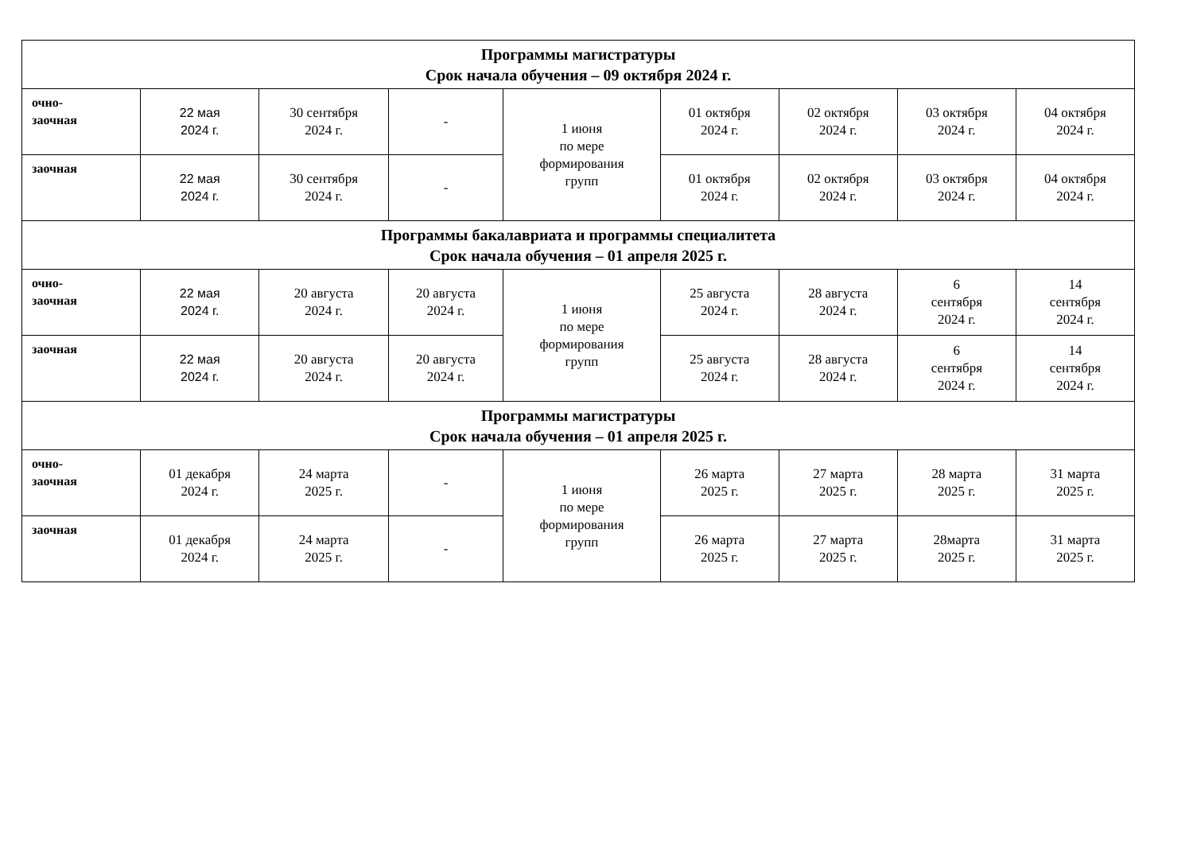| Программы магистратуры Срок начала обучения – 09 октября 2024 г. | | | | | | | | |
| очно- заочная | 22 мая 2024 г. | 30 сентября 2024 г. | - | 1 июня по мере формирования групп | 01 октября 2024 г. | 02 октября 2024 г. | 03 октября 2024 г. | 04 октября 2024 г. |
| заочная | 22 мая 2024 г. | 30 сентября 2024 г. | - | | 01 октября 2024 г. | 02 октября 2024 г. | 03 октября 2024 г. | 04 октября 2024 г. |
| Программы бакалавриата и программы специалитета Срок начала обучения – 01 апреля 2025 г. | | | | | | | | |
| очно- заочная | 22 мая 2024 г. | 20 августа 2024 г. | 20 августа 2024 г. | 1 июня по мере формирования групп | 25 августа 2024 г. | 28 августа 2024 г. | 6 сентября 2024 г. | 14 сентября 2024 г. |
| заочная | 22 мая 2024 г. | 20 августа 2024 г. | 20 августа 2024 г. | | 25 августа 2024 г. | 28 августа 2024 г. | 6 сентября 2024 г. | 14 сентября 2024 г. |
| Программы магистратуры Срок начала обучения – 01 апреля 2025 г. | | | | | | | | |
| очно- заочная | 01 декабря 2024 г. | 24 марта 2025 г. | - | 1 июня по мере формирования групп | 26 марта 2025 г. | 27 марта 2025 г. | 28 марта 2025 г. | 31 марта 2025 г. |
| заочная | 01 декабря 2024 г. | 24 марта 2025 г. | - | | 26 марта 2025 г. | 27 марта 2025 г. | 28марта 2025 г. | 31 марта 2025 г. |